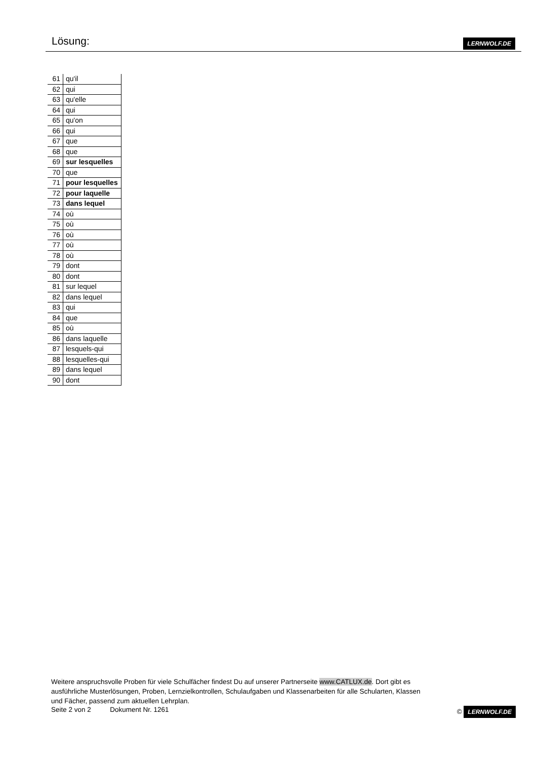Lösung:
LERNWOLF.DE
| 61 | qu'il |
| 62 | qui |
| 63 | qu'elle |
| 64 | qui |
| 65 | qu'on |
| 66 | qui |
| 67 | que |
| 68 | que |
| 69 | sur lesquelles |
| 70 | que |
| 71 | pour lesquelles |
| 72 | pour laquelle |
| 73 | dans lequel |
| 74 | où |
| 75 | où |
| 76 | où |
| 77 | où |
| 78 | où |
| 79 | dont |
| 80 | dont |
| 81 | sur lequel |
| 82 | dans lequel |
| 83 | qui |
| 84 | que |
| 85 | où |
| 86 | dans laquelle |
| 87 | lesquels-qui |
| 88 | lesquelles-qui |
| 89 | dans lequel |
| 90 | dont |
Weitere anspruchsvolle Proben für viele Schulfächer findest Du auf unserer Partnerseite www.CATLUX.de. Dort gibt es ausführliche Musterlösungen, Proben, Lernzielkontrollen, Schulaufgaben und Klassenarbeiten für alle Schularten, Klassen und Fächer, passend zum aktuellen Lehrplan.
Seite 2 von 2 Dokument Nr. 1261 © LERNWOLF.DE